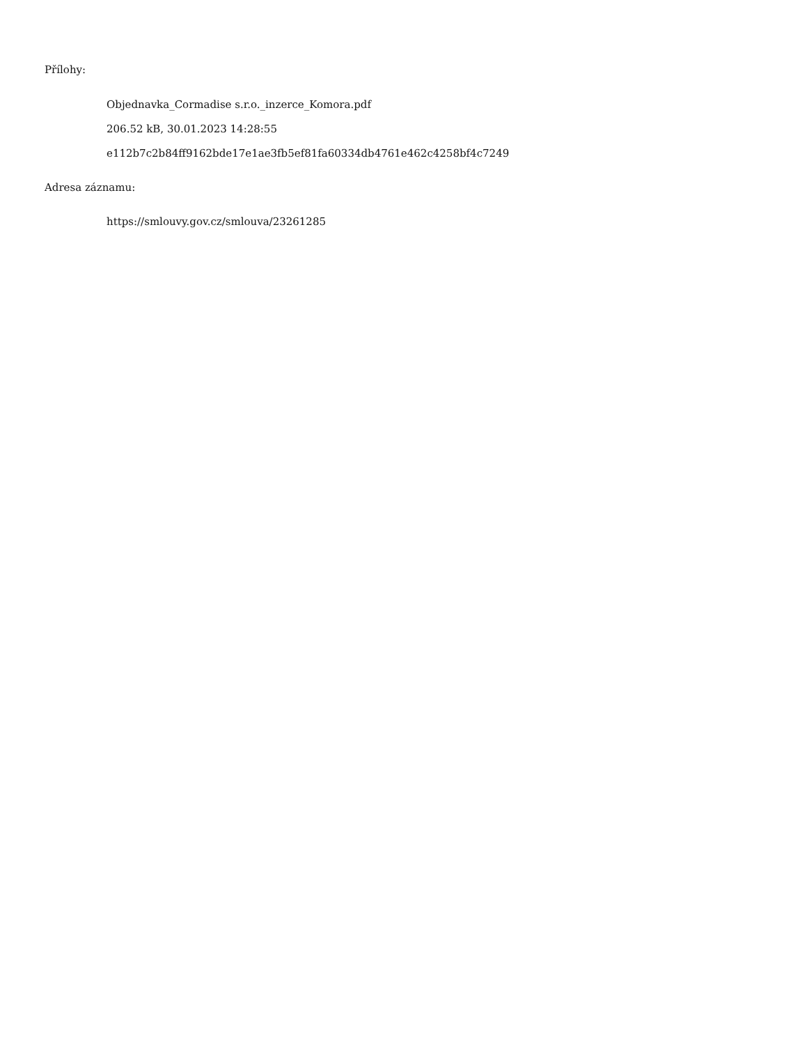Přílohy:
Objednavka_Cormadise s.r.o._inzerce_Komora.pdf
206.52 kB, 30.01.2023 14:28:55
e112b7c2b84ff9162bde17e1ae3fb5ef81fa60334db4761e462c4258bf4c7249
Adresa záznamu:
https://smlouvy.gov.cz/smlouva/23261285